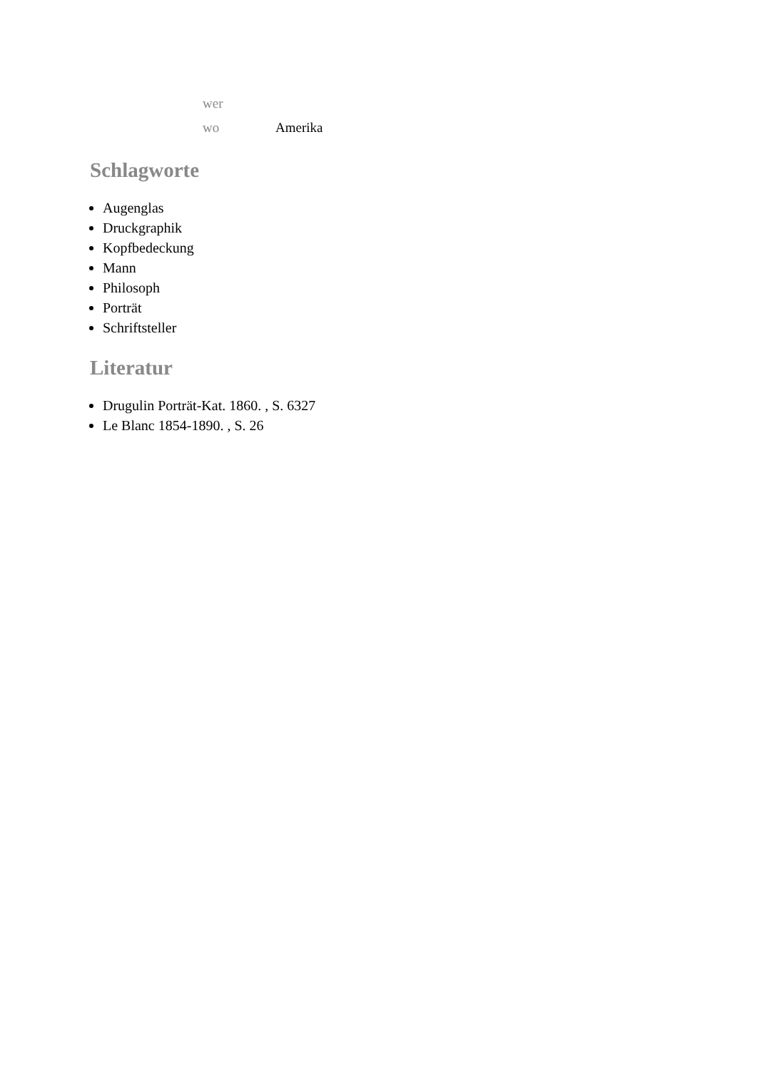| wer | |
| wo | Amerika |
Schlagworte
Augenglas
Druckgraphik
Kopfbedeckung
Mann
Philosoph
Porträt
Schriftsteller
Literatur
Drugulin Porträt-Kat. 1860. , S. 6327
Le Blanc 1854-1890. , S. 26